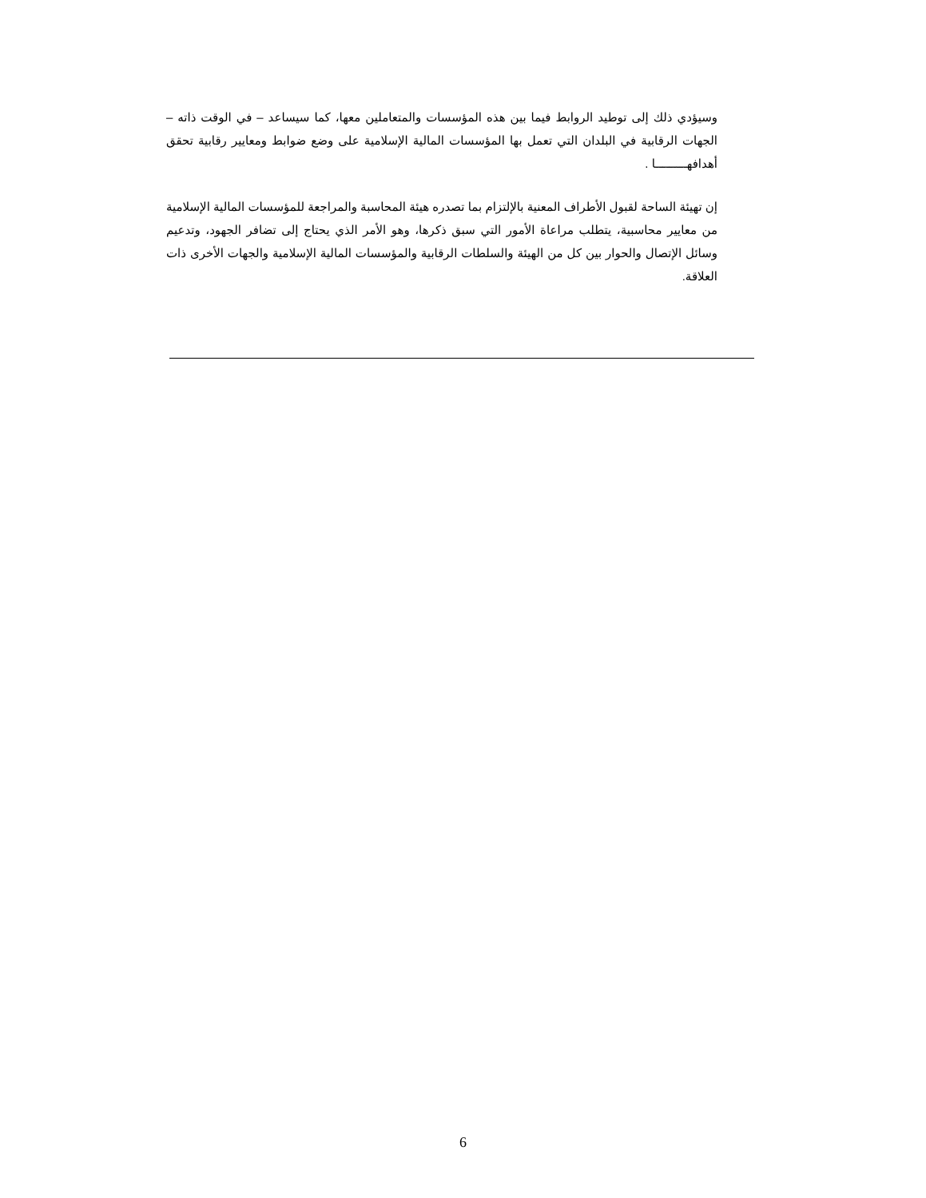وسيؤدي ذلك إلى توطيد الروابط فيما بين هذه المؤسسات والمتعاملين معها، كما سيساعد – في الوقت ذاته – الجهات الرقابية في البلدان التي تعمل بها المؤسسات المالية الإسلامية على وضع ضوابط ومعايير رقابية تحقق أهدافهـــــــــا .
إن تهيئة الساحة لقبول الأطراف المعنية بالإلتزام بما تصدره هيئة المحاسبة والمراجعة للمؤسسات المالية الإسلامية من معايير محاسبية، يتطلب مراعاة الأمور التي سبق ذكرها، وهو الأمر الذي يحتاج إلى تضافر الجهود، وتدعيم وسائل الإتصال والحوار بين كل من الهيئة والسلطات الرقابية والمؤسسات المالية الإسلامية والجهات الأخرى ذات العلاقة.
6